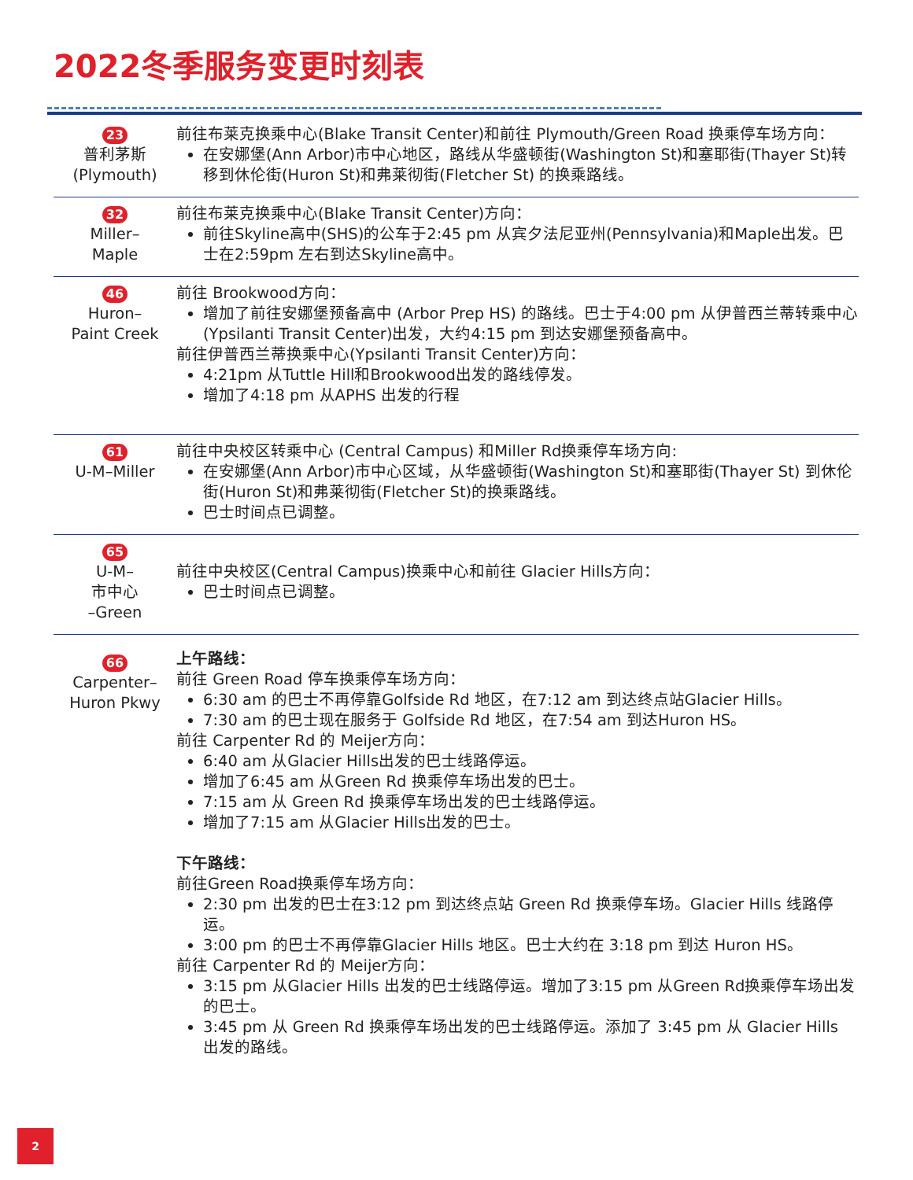2022冬季服务变更时刻表
| 23 普利茅斯 (Plymouth) | 前往布莱克换乘中心(Blake Transit Center)和前往 Plymouth/Green Road 换乘停车场方向： 在安娜堡(Ann Arbor)市中心地区，路线从华盛顿街(Washington St)和塞耶街(Thayer St)转移到休伦街(Huron St)和弗莱彻街(Fletcher St) 的换乘路线。 |
| 32 Miller– Maple | 前往布莱克换乘中心(Blake Transit Center)方向： 前往Skyline高中(SHS)的公车于2:45 pm 从宾夕法尼亚州(Pennsylvania)和Maple出发。巴士在2:59pm 左右到达Skyline高中。 |
| 46 Huron– Paint Creek | 前往 Brookwood方向： 增加了前往安娜堡预备高中 (Arbor Prep HS) 的路线。巴士于4:00 pm 从伊普西兰蒂转乘中心(Ypsilanti Transit Center)出发，大约4:15 pm 到达安娜堡预备高中。 前往伊普西兰蒂换乘中心(Ypsilanti Transit Center)方向： 4:21pm 从Tuttle Hill和Brookwood出发的路线停发。 增加了4:18 pm 从APHS 出发的行程 |
| 61 U-M–Miller | 前往中央校区转乘中心 (Central Campus) 和Miller Rd换乘停车场方向: 在安娜堡(Ann Arbor)市中心区域，从华盛顿街(Washington St)和塞耶街(Thayer St) 到休伦街(Huron St)和弗莱彻街(Fletcher St)的换乘路线。 巴士时间点已调整。 |
| 65 U-M– 市中心 –Green | 前往中央校区(Central Campus)换乘中心和前往 Glacier Hills方向： 巴士时间点已调整。 |
| 66 Carpenter– Huron Pkwy | 上午路线： 前往 Green Road 停车换乘停车场方向： 6:30 am 的巴士不再停靠Golfside Rd 地区，在7:12 am 到达终点站Glacier Hills。 7:30 am 的巴士现在服务于 Golfside Rd 地区，在7:54 am 到达Huron HS。 前往 Carpenter Rd 的 Meijer方向： 6:40 am 从Glacier Hills出发的巴士线路停运。 增加了6:45 am 从Green Rd 换乘停车场出发的巴士。 7:15 am 从 Green Rd 换乘停车场出发的巴士线路停运。 增加了7:15 am 从Glacier Hills出发的巴士。 下午路线： 前往Green Road换乘停车场方向： 2:30 pm 出发的巴士在3:12 pm 到达终点站 Green Rd 换乘停车场。Glacier Hills 线路停运。 3:00 pm 的巴士不再停靠Glacier Hills 地区。巴士大约在 3:18 pm 到达 Huron HS。 前往 Carpenter Rd 的 Meijer方向： 3:15 pm 从Glacier Hills 出发的巴士线路停运。增加了3:15 pm 从Green Rd换乘停车场出发的巴士。 3:45 pm 从 Green Rd 换乘停车场出发的巴士线路停运。添加了 3:45 pm 从 Glacier Hills 出发的路线。 |
2